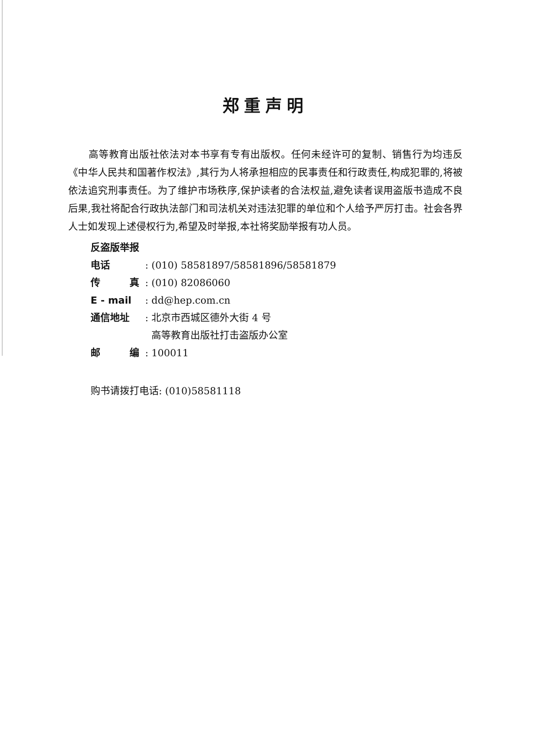郑重声明
高等教育出版社依法对本书享有专有出版权。任何未经许可的复制、销售行为均违反《中华人民共和国著作权法》,其行为人将承担相应的民事责任和行政责任,构成犯罪的,将被依法追究刑事责任。为了维护市场秩序,保护读者的合法权益,避免读者误用盗版书造成不良后果,我社将配合行政执法部门和司法机关对违法犯罪的单位和个人给予严厉打击。社会各界人士如发现上述侵权行为,希望及时举报,本社将奖励举报有功人员。
反盗版举报电话: (010) 58581897/58581896/58581879
传　　　真: (010) 82086060
E - mail: dd@hep.com.cn
通信地址: 北京市西城区德外大街 4 号
高等教育出版社打击盗版办公室
邮　　　编: 100011
购书请拨打电话: (010)58581118